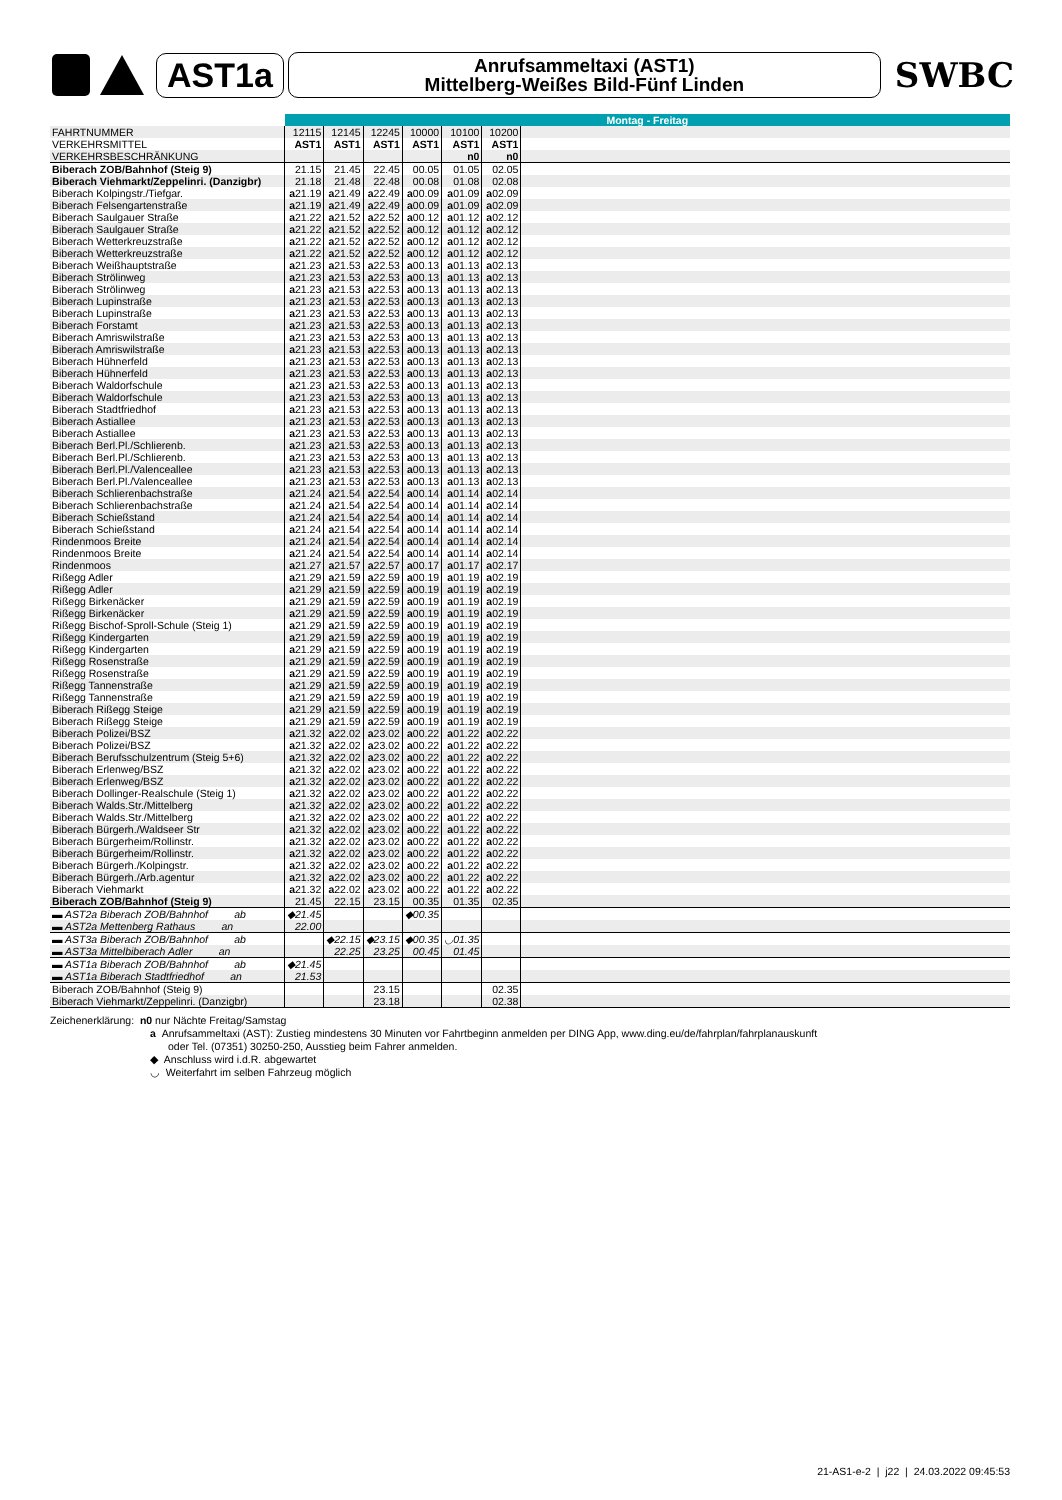AST1a
Anrufsammeltaxi (AST1)
Mittelberg-Weißes Bild-Fünf Linden
SWBC
| | Montag - Freitag | | | | | | |
| FAHRTNUMMER | 12115 | 12145 | 12245 | 10000 | 10100 | 10200 | |
| VERKEHRSMITTEL | AST1 | AST1 | AST1 | AST1 | AST1 | AST1 | |
| VERKEHRSBESCHRÄNKUNG | | | | | n0 | n0 | |
| Biberach ZOB/Bahnhof (Steig 9) | 21.15 | 21.45 | 22.45 | 00.05 | 01.05 | 02.05 | |
| Biberach Viehmarkt/Zeppelinri. (Danzigbr) | 21.18 | 21.48 | 22.48 | 00.08 | 01.08 | 02.08 | |
| Biberach Kolpingstr./Tiefgar. | a 21.19 | a 21.49 | a 22.49 | a 00.09 | a 01.09 | a 02.09 | |
| Biberach Felsengartenstraße | a 21.19 | a 21.49 | a 22.49 | a 00.09 | a 01.09 | a 02.09 | |
| Biberach Saulgauer Straße | a 21.22 | a 21.52 | a 22.52 | a 00.12 | a 01.12 | a 02.12 | |
| Biberach Saulgauer Straße | a 21.22 | a 21.52 | a 22.52 | a 00.12 | a 01.12 | a 02.12 | |
| Biberach Wetterkreuzstraße | a 21.22 | a 21.52 | a 22.52 | a 00.12 | a 01.12 | a 02.12 | |
| Biberach Wetterkreuzstraße | a 21.22 | a 21.52 | a 22.52 | a 00.12 | a 01.12 | a 02.12 | |
| Biberach Weißhauptstraße | a 21.23 | a 21.53 | a 22.53 | a 00.13 | a 01.13 | a 02.13 | |
| Biberach Strölinweg | a 21.23 | a 21.53 | a 22.53 | a 00.13 | a 01.13 | a 02.13 | |
| Biberach Strölinweg | a 21.23 | a 21.53 | a 22.53 | a 00.13 | a 01.13 | a 02.13 | |
| Biberach Lupinstraße | a 21.23 | a 21.53 | a 22.53 | a 00.13 | a 01.13 | a 02.13 | |
| Biberach Lupinstraße | a 21.23 | a 21.53 | a 22.53 | a 00.13 | a 01.13 | a 02.13 | |
| Biberach Forstamt | a 21.23 | a 21.53 | a 22.53 | a 00.13 | a 01.13 | a 02.13 | |
| Biberach Amriswilstraße | a 21.23 | a 21.53 | a 22.53 | a 00.13 | a 01.13 | a 02.13 | |
| Biberach Amriswilstraße | a 21.23 | a 21.53 | a 22.53 | a 00.13 | a 01.13 | a 02.13 | |
| Biberach Hühnerfeld | a 21.23 | a 21.53 | a 22.53 | a 00.13 | a 01.13 | a 02.13 | |
| Biberach Hühnerfeld | a 21.23 | a 21.53 | a 22.53 | a 00.13 | a 01.13 | a 02.13 | |
| Biberach Waldorfschule | a 21.23 | a 21.53 | a 22.53 | a 00.13 | a 01.13 | a 02.13 | |
| Biberach Waldorfschule | a 21.23 | a 21.53 | a 22.53 | a 00.13 | a 01.13 | a 02.13 | |
| Biberach Stadtfriedhof | a 21.23 | a 21.53 | a 22.53 | a 00.13 | a 01.13 | a 02.13 | |
| Biberach Astiallee | a 21.23 | a 21.53 | a 22.53 | a 00.13 | a 01.13 | a 02.13 | |
| Biberach Astiallee | a 21.23 | a 21.53 | a 22.53 | a 00.13 | a 01.13 | a 02.13 | |
| Biberach Berl.Pl./Schlierenb. | a 21.23 | a 21.53 | a 22.53 | a 00.13 | a 01.13 | a 02.13 | |
| Biberach Berl.Pl./Schlierenb. | a 21.23 | a 21.53 | a 22.53 | a 00.13 | a 01.13 | a 02.13 | |
| Biberach Berl.Pl./Valenceallee | a 21.23 | a 21.53 | a 22.53 | a 00.13 | a 01.13 | a 02.13 | |
| Biberach Berl.Pl./Valenceallee | a 21.23 | a 21.53 | a 22.53 | a 00.13 | a 01.13 | a 02.13 | |
| Biberach Schlierenbachstraße | a 21.24 | a 21.54 | a 22.54 | a 00.14 | a 01.14 | a 02.14 | |
| Biberach Schlierenbachstraße | a 21.24 | a 21.54 | a 22.54 | a 00.14 | a 01.14 | a 02.14 | |
| Biberach Schießstand | a 21.24 | a 21.54 | a 22.54 | a 00.14 | a 01.14 | a 02.14 | |
| Biberach Schießstand | a 21.24 | a 21.54 | a 22.54 | a 00.14 | a 01.14 | a 02.14 | |
| Rindenmoos Breite | a 21.24 | a 21.54 | a 22.54 | a 00.14 | a 01.14 | a 02.14 | |
| Rindenmoos Breite | a 21.24 | a 21.54 | a 22.54 | a 00.14 | a 01.14 | a 02.14 | |
| Rindenmoos | a 21.27 | a 21.57 | a 22.57 | a 00.17 | a 01.17 | a 02.17 | |
| Rißegg Adler | a 21.29 | a 21.59 | a 22.59 | a 00.19 | a 01.19 | a 02.19 | |
| Rißegg Adler | a 21.29 | a 21.59 | a 22.59 | a 00.19 | a 01.19 | a 02.19 | |
| Rißegg Birkenäcker | a 21.29 | a 21.59 | a 22.59 | a 00.19 | a 01.19 | a 02.19 | |
| Rißegg Birkenäcker | a 21.29 | a 21.59 | a 22.59 | a 00.19 | a 01.19 | a 02.19 | |
| Rißegg Bischof-Sproll-Schule (Steig 1) | a 21.29 | a 21.59 | a 22.59 | a 00.19 | a 01.19 | a 02.19 | |
| Rißegg Kindergarten | a 21.29 | a 21.59 | a 22.59 | a 00.19 | a 01.19 | a 02.19 | |
| Rißegg Kindergarten | a 21.29 | a 21.59 | a 22.59 | a 00.19 | a 01.19 | a 02.19 | |
| Rißegg Rosenstraße | a 21.29 | a 21.59 | a 22.59 | a 00.19 | a 01.19 | a 02.19 | |
| Rißegg Rosenstraße | a 21.29 | a 21.59 | a 22.59 | a 00.19 | a 01.19 | a 02.19 | |
| Rißegg Tannenstraße | a 21.29 | a 21.59 | a 22.59 | a 00.19 | a 01.19 | a 02.19 | |
| Rißegg Tannenstraße | a 21.29 | a 21.59 | a 22.59 | a 00.19 | a 01.19 | a 02.19 | |
| Biberach Rißegg Steige | a 21.29 | a 21.59 | a 22.59 | a 00.19 | a 01.19 | a 02.19 | |
| Biberach Rißegg Steige | a 21.29 | a 21.59 | a 22.59 | a 00.19 | a 01.19 | a 02.19 | |
| Biberach Polizei/BSZ | a 21.32 | a 22.02 | a 23.02 | a 00.22 | a 01.22 | a 02.22 | |
| Biberach Polizei/BSZ | a 21.32 | a 22.02 | a 23.02 | a 00.22 | a 01.22 | a 02.22 | |
| Biberach Berufsschulzentrum (Steig 5+6) | a 21.32 | a 22.02 | a 23.02 | a 00.22 | a 01.22 | a 02.22 | |
| Biberach Erlenweg/BSZ | a 21.32 | a 22.02 | a 23.02 | a 00.22 | a 01.22 | a 02.22 | |
| Biberach Erlenweg/BSZ | a 21.32 | a 22.02 | a 23.02 | a 00.22 | a 01.22 | a 02.22 | |
| Biberach Dollinger-Realschule (Steig 1) | a 21.32 | a 22.02 | a 23.02 | a 00.22 | a 01.22 | a 02.22 | |
| Biberach Walds.Str./Mittelberg | a 21.32 | a 22.02 | a 23.02 | a 00.22 | a 01.22 | a 02.22 | |
| Biberach Walds.Str./Mittelberg | a 21.32 | a 22.02 | a 23.02 | a 00.22 | a 01.22 | a 02.22 | |
| Biberach Bürgerh./Waldseer Str | a 21.32 | a 22.02 | a 23.02 | a 00.22 | a 01.22 | a 02.22 | |
| Biberach Bürgerheim/Rollinstr. | a 21.32 | a 22.02 | a 23.02 | a 00.22 | a 01.22 | a 02.22 | |
| Biberach Bürgerheim/Rollinstr. | a 21.32 | a 22.02 | a 23.02 | a 00.22 | a 01.22 | a 02.22 | |
| Biberach Bürgerh./Kolpingstr. | a 21.32 | a 22.02 | a 23.02 | a 00.22 | a 01.22 | a 02.22 | |
| Biberach Bürgerh./Arb.agentur | a 21.32 | a 22.02 | a 23.02 | a 00.22 | a 01.22 | a 02.22 | |
| Biberach Viehmarkt | a 21.32 | a 22.02 | a 23.02 | a 00.22 | a 01.22 | a 02.22 | |
| Biberach ZOB/Bahnhof (Steig 9) | 21.45 | 22.15 | 23.15 | 00.35 | 01.35 | 02.35 | |
| ▬ AST2a Biberach ZOB/Bahnhof ab | ◆21.45 | | | ◆00.35 | | | |
| ▬ AST2a Mettenberg Rathaus an | 22.00 | | | | | | |
| ▬ AST3a Biberach ZOB/Bahnhof ab | | ◆22.15 | ◆23.15 | ◆00.35 | ◡01.35 | | |
| ▬ AST3a Mittelbiberach Adler an | | 22.25 | 23.25 | 00.45 | 01.45 | | |
| ▬ AST1a Biberach ZOB/Bahnhof ab | ◆21.45 | | | | | | |
| ▬ AST1a Biberach Stadtfriedhof an | 21.53 | | | | | | |
| Biberach ZOB/Bahnhof (Steig 9) | | | 23.15 | | | 02.35 | |
| Biberach Viehmarkt/Zeppelinri. (Danzigbr) | | | 23.18 | | | 02.38 | |
Zeichenerklärung: n0 nur Nächte Freitag/Samstag
a Anrufsammeltaxi (AST): Zustieg mindestens 30 Minuten vor Fahrtbeginn anmelden per DING App, www.ding.eu/de/fahrplan/fahrplanauskunft
oder Tel. (07351) 30250-250, Ausstieg beim Fahrer anmelden.
◆ Anschluss wird i.d.R. abgewartet
◡ Weiterfahrt im selben Fahrzeug möglich
21-AS1-e-2 | j22 | 24.03.2022 09:45:53